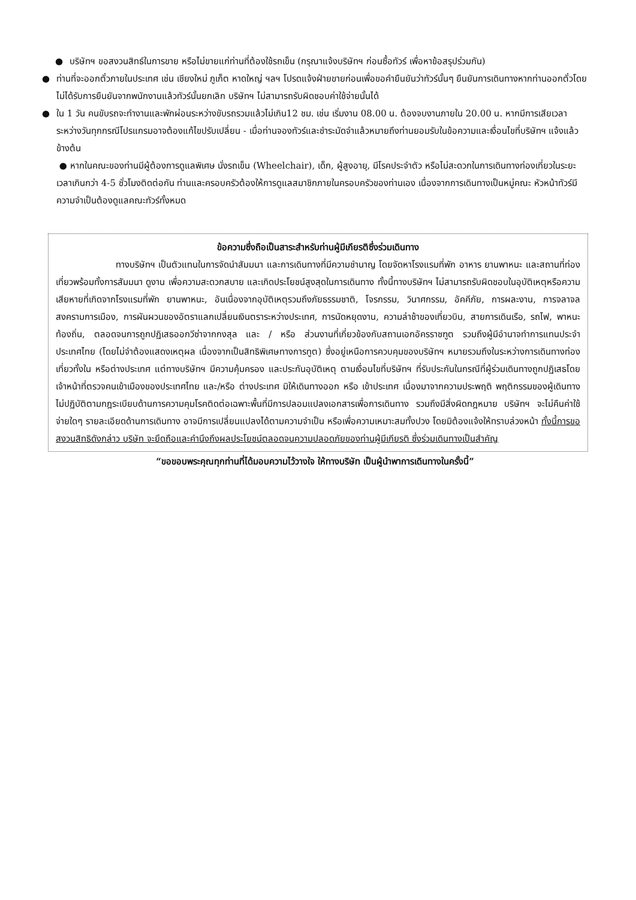● บริษัทฯ ขอสงวนสิทธ์ในการขาย หรือไม่ขายแก่ท่านที่ต้องใช้รถเข็น (กรุณาแจ้งบริษัทฯ ก่อนซื้อทัวร์ เพื่อหาข้อสรุปร่วมกัน)
● ท่านที่จะออกตั๋วภายในประเทศ เช่น เชียงใหม่ ภูเก็ต หาดใหญ่ ฯลฯ โปรดแจ้งฝ่ายขายก่อนเพื่อขอคำยืนยันว่าทัวร์นั้นๆ ยืนยันการเดินทางหากท่านออกตั๋วโดยไม่ได้รับการยืนยันจากพนักงานแล้วทัวร์นั้นยกเลิก บริษัทฯ ไม่สามารถรับผิดชอบค่าใช้จ่ายนั้นได้
● ใน 1 วัน คนขับรถจะทำงานและพักผ่อนระหว่างขับรถรวมแล้วไม่เกิน12 ชม. เช่น เริ่มงาน 08.00 น. ต้องจบงานภายใน 20.00 น. หากมีการเสียเวลาระหว่างวันทุกกรณีโปรแกรมอาจต้องแก้ไขปรับเปลี่ยน - เมื่อท่านจองทัวร์และชำระมัดจำแล้วหมายถึงท่านยอมรับในข้อความและเงื่อนไขที่บริษัทฯ แจ้งแล้วข้างต้น
● หากในคณะของท่านมีผู้ต้องการดูแลพิเศษ นั่งรถเข็น (Wheelchair), เด็ก, ผู้สูงอายุ, มีโรคประจำตัว หรือไม่สะดวกในการเดินทางท่องเที่ยวในระยะเวลาเกินกว่า 4-5 ชั่วโมงติดต่อกัน ท่านและครอบครัวต้องให้การดูแลสมาชิกภายในครอบครัวของท่านเอง เนื่องจากการเดินทางเป็นหมู่คณะ หัวหน้าทัวร์มีความจำเป็นต้องดูแลคณะทัวร์ทั้งหมด
ข้อความซึ่งถือเป็นสาระสำหรับท่านผู้มีเกียรติซึ่งร่วมเดินทาง
ทางบริษัทฯ เป็นตัวแทนในการจัดนำสัมมนา และการเดินทางที่มีความชำนาญ โดยจัดหาโรงแรมที่พัก อาหาร ยานพาหนะ และสถานที่ท่องเที่ยวพร้อมทั้งการสัมมนา ดูงาน เพื่อความสะดวกสบาย และเกิดประโยชน์สูงสุดในการเดินทาง ทั้งนี้ทางบริษัทฯ ไม่สามารถรับผิดชอบในอุบัติเหตุหรือความเสียหายที่เกิดจากโรงแรมที่พัก ยานพาหนะ, อันเนื่องจากอุบัติเหตุรวมถึงภัยธรรมชาติ, โจรกรรม, วินาศกรรม, อัคคีภัย, การผละงาน, การจลาจล สงครามการเมือง, การผันผวนของอัตราแลกเปลี่ยนเงินตราระหว่างประเทศ, การนัดหยุดงาน, ความล่าช้าของเที่ยวบิน, สายการเดินเรือ, รถไฟ, พาหนะท้องถิ่น, ตลอดจนการถูกปฏิเสธออกวีซ่าจากกงสุล และ / หรือ ส่วนงานที่เกี่ยวข้องกับสถานเอกอัครราชฑูต รวมถึงผู้มีอำนาจทำการแทนประจำประเทศไทย (โดยไม่จำต้องแสดงเหตุผล เนื่องจากเป็นสิทธิพิเศษทางการทูต) ซึ่งอยู่เหนือการควบคุมของบริษัทฯ หมายรวมถึงในระหว่างการเดินทางท่องเที่ยวทั้งใน หรือต่างประเทศ แต่ทางบริษัทฯ มีความคุ้มครอง และประกันอุบัติเหตุ ตามเงื่อนไขที่บริษัทฯ ที่รับประกันในกรณีที่ผู้ร่วมเดินทางถูกปฏิเสธโดยเจ้าหน้าที่ตรวจคนเข้าเมืองของประเทศไทย และ/หรือ ต่างประเทศ มิให้เดินทางออก หรือ เข้าประเทศ เนื่องมาจากความประพฤติ พฤติกรรมของผู้เดินทาง ไม่ปฏิบัติตามกฎระเบียบด้านการความคุมโรคติดต่อเฉพาะพื้นที่มีการปลอมแปลงเอกสารเพื่อการเดินทาง รวมถึงมีสิ่งผิดกฎหมาย บริษัทฯ จะไม่คืนค่าใช้จ่ายใดๆ รายละเอียดด้านการเดินทาง อาจมีการเปลี่ยนแปลงได้ตามความจำเป็น หรือเพื่อความเหมาะสมทั้งปวง โดยมิต้องแจ้งให้ทราบล่วงหน้า ทั้งนี้การขอสงวนสิทธิดังกล่าว บริษัท จะยึดถือและคำนึงถึงผลประโยชน์ตลอดจนความปลอดภัยของท่านผู้มีเกียรติ ซึ่งร่วมเดินทางเป็นสำคัญ
“ขอขอบพระคุณทุกท่านที่ได้มอบความไว้วางใจ ให้ทางบริษัท เป็นผู้นำพาการเดินทางในครั้งนี้”